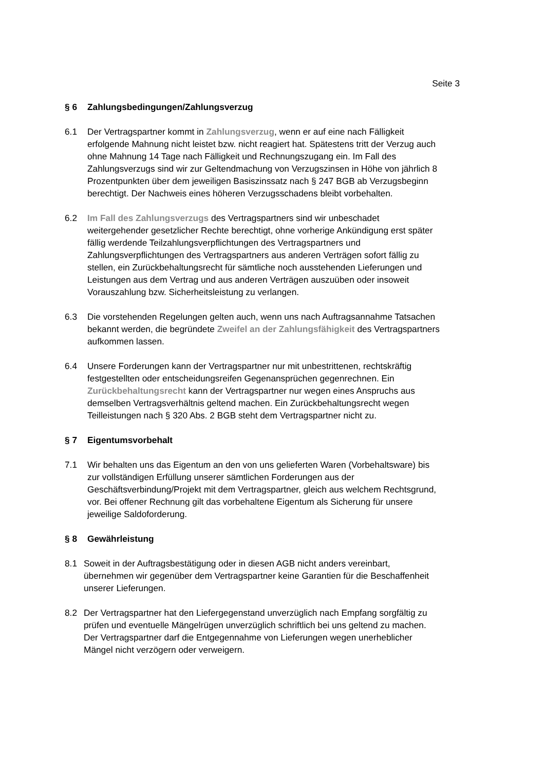Seite 3
§ 6 Zahlungsbedingungen/Zahlungsverzug
6.1 Der Vertragspartner kommt in Zahlungsverzug, wenn er auf eine nach Fälligkeit erfolgende Mahnung nicht leistet bzw. nicht reagiert hat. Spätestens tritt der Verzug auch ohne Mahnung 14 Tage nach Fälligkeit und Rechnungszugang ein. Im Fall des Zahlungsverzugs sind wir zur Geltendmachung von Verzugszinsen in Höhe von jährlich 8 Prozentpunkten über dem jeweiligen Basiszinssatz nach § 247 BGB ab Verzugsbeginn berechtigt. Der Nachweis eines höheren Verzugsschadens bleibt vorbehalten.
6.2 Im Fall des Zahlungsverzugs des Vertragspartners sind wir unbeschadet weitergehender gesetzlicher Rechte berechtigt, ohne vorherige Ankündigung erst später fällig werdende Teilzahlungsverpflichtungen des Vertragspartners und Zahlungsverpflichtungen des Vertragspartners aus anderen Verträgen sofort fällig zu stellen, ein Zurückbehaltungsrecht für sämtliche noch ausstehenden Lieferungen und Leistungen aus dem Vertrag und aus anderen Verträgen auszuüben oder insoweit Vorauszahlung bzw. Sicherheitsleistung zu verlangen.
6.3 Die vorstehenden Regelungen gelten auch, wenn uns nach Auftragsannahme Tatsachen bekannt werden, die begründete Zweifel an der Zahlungsfähigkeit des Vertragspartners aufkommen lassen.
6.4 Unsere Forderungen kann der Vertragspartner nur mit unbestrittenen, rechtskräftig festgestellten oder entscheidungsreifen Gegenansprüchen gegenrechnen. Ein Zurückbehaltungsrecht kann der Vertragspartner nur wegen eines Anspruchs aus demselben Vertragsverhältnis geltend machen. Ein Zurückbehaltungsrecht wegen Teilleistungen nach § 320 Abs. 2 BGB steht dem Vertragspartner nicht zu.
§ 7 Eigentumsvorbehalt
7.1 Wir behalten uns das Eigentum an den von uns gelieferten Waren (Vorbehaltsware) bis zur vollständigen Erfüllung unserer sämtlichen Forderungen aus der Geschäftsverbindung/Projekt mit dem Vertragspartner, gleich aus welchem Rechtsgrund, vor. Bei offener Rechnung gilt das vorbehaltene Eigentum als Sicherung für unsere jeweilige Saldoforderung.
§ 8 Gewährleistung
8.1 Soweit in der Auftragsbestätigung oder in diesen AGB nicht anders vereinbart, übernehmen wir gegenüber dem Vertragspartner keine Garantien für die Beschaffenheit unserer Lieferungen.
8.2 Der Vertragspartner hat den Liefergegenstand unverzüglich nach Empfang sorgfältig zu prüfen und eventuelle Mängelrügen unverzüglich schriftlich bei uns geltend zu machen. Der Vertragspartner darf die Entgegennahme von Lieferungen wegen unerheblicher Mängel nicht verzögern oder verweigern.